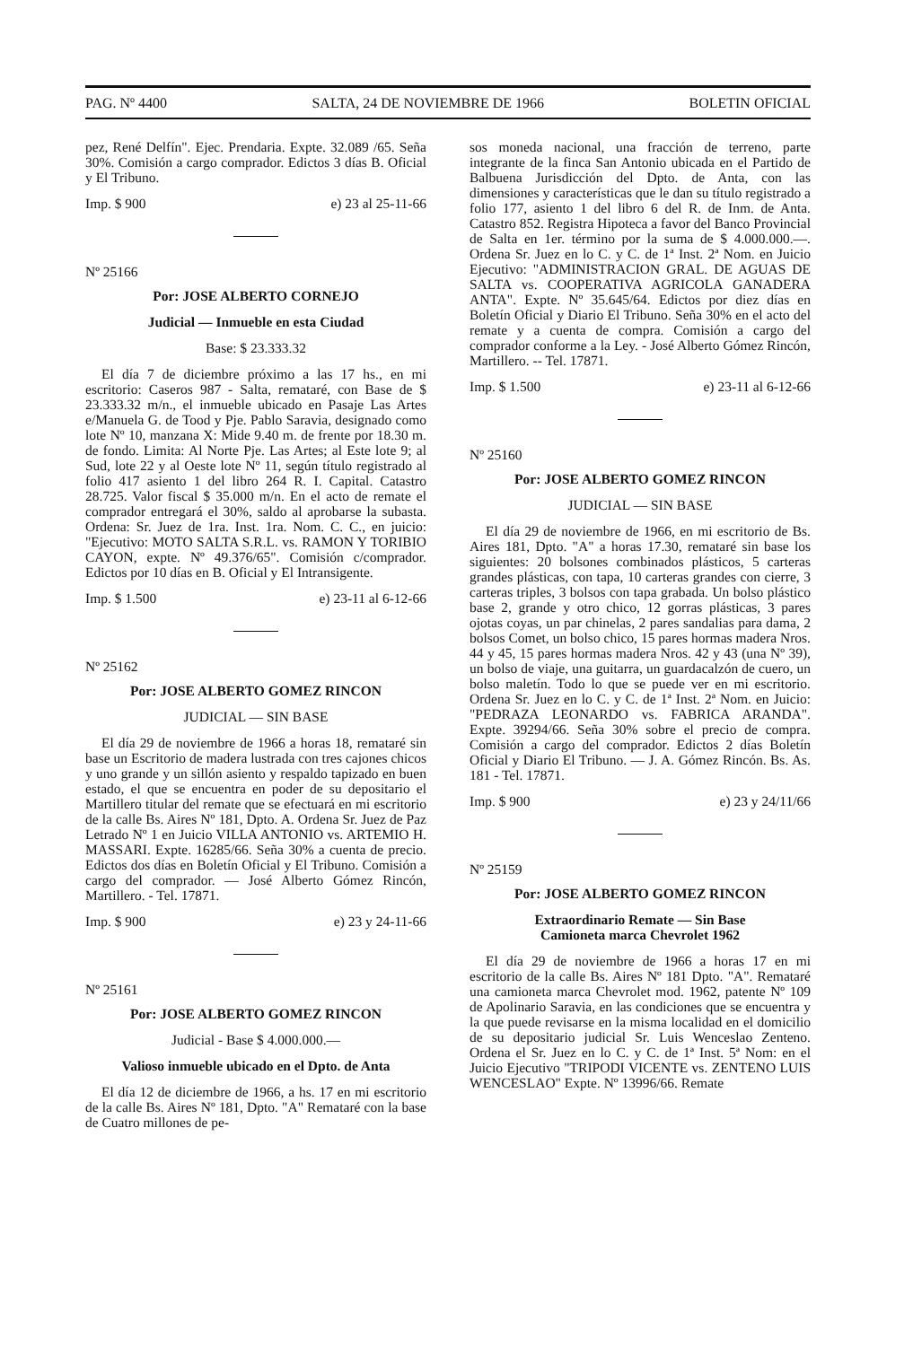PAG. Nº 4400 SALTA, 24 DE NOVIEMBRE DE 1966 BOLETIN OFICIAL
pez, René Delfín". Ejec. Prendaria. Expte. 32.089 /65. Seña 30%. Comisión a cargo comprador. Edictos 3 días B. Oficial y El Tribuno.
Imp. $ 900 e) 23 al 25-11-66
Nº 25166
Por: JOSE ALBERTO CORNEJO
Judicial — Inmueble en esta Ciudad
Base: $ 23.333.32
El día 7 de diciembre próximo a las 17 hs., en mi escritorio: Caseros 987 - Salta, remataré, con Base de $ 23.333.32 m/n., el inmueble ubicado en Pasaje Las Artes e/Manuela G. de Tood y Pje. Pablo Saravia, designado como lote Nº 10, manzana X: Mide 9.40 m. de frente por 18.30 m. de fondo. Limita: Al Norte Pje. Las Artes; al Este lote 9; al Sud, lote 22 y al Oeste lote Nº 11, según título registrado al folio 417 asiento 1 del libro 264 R. I. Capital. Catastro 28.725. Valor fiscal $ 35.000 m/n. En el acto de remate el comprador entregará el 30%, saldo al aprobarse la subasta. Ordena: Sr. Juez de 1ra. Inst. 1ra. Nom. C. C., en juicio: "Ejecutivo: MOTO SALTA S.R.L. vs. RAMON Y TORIBIO CAYON, expte. Nº 49.376/65". Comisión c/comprador. Edictos por 10 días en B. Oficial y El Intransigente.
Imp. $ 1.500 e) 23-11 al 6-12-66
Nº 25162
Por: JOSE ALBERTO GOMEZ RINCON
JUDICIAL — SIN BASE
El día 29 de noviembre de 1966 a horas 18, remataré sin base un Escritorio de madera lustrada con tres cajones chicos y uno grande y un sillón asiento y respaldo tapizado en buen estado, el que se encuentra en poder de su depositario el Martillero titular del remate que se efectuará en mi escritorio de la calle Bs. Aires Nº 181, Dpto. A. Ordena Sr. Juez de Paz Letrado Nº 1 en Juicio VILLA ANTONIO vs. ARTEMIO H. MASSARI. Expte. 16285/66. Seña 30% a cuenta de precio. Edictos dos días en Boletín Oficial y El Tribuno. Comisión a cargo del comprador. — José Alberto Gómez Rincón, Martillero. - Tel. 17871.
Imp. $ 900 e) 23 y 24-11-66
Nº 25161
Por: JOSE ALBERTO GOMEZ RINCON
Judicial - Base $ 4.000.000.—
Valioso inmueble ubicado en el Dpto. de Anta
El día 12 de diciembre de 1966, a hs. 17 en mi escritorio de la calle Bs. Aires Nº 181, Dpto. "A" Remataré con la base de Cuatro millones de pe-
sos moneda nacional, una fracción de terreno, parte integrante de la finca San Antonio ubicada en el Partido de Balbuena Jurisdicción del Dpto. de Anta, con las dimensiones y características que le dan su título registrado a folio 177, asiento 1 del libro 6 del R. de Inm. de Anta. Catastro 852. Registra Hipoteca a favor del Banco Provincial de Salta en 1er. término por la suma de $ 4.000.000.—. Ordena Sr. Juez en lo C. y C. de 1ª Inst. 2ª Nom. en Juicio Ejecutivo: "ADMINISTRACION GRAL. DE AGUAS DE SALTA vs. COOPERATIVA AGRICOLA GANADERA ANTA". Expte. Nº 35.645/64. Edictos por diez días en Boletín Oficial y Diario El Tribuno. Seña 30% en el acto del remate y a cuenta de compra. Comisión a cargo del comprador conforme a la Ley. - José Alberto Gómez Rincón, Martillero. -- Tel. 17871.
Imp. $ 1.500 e) 23-11 al 6-12-66
Nº 25160
Por: JOSE ALBERTO GOMEZ RINCON
JUDICIAL — SIN BASE
El día 29 de noviembre de 1966, en mi escritorio de Bs. Aires 181, Dpto. "A" a horas 17.30, remataré sin base los siguientes: 20 bolsones combinados plásticos, 5 carteras grandes plásticas, con tapa, 10 carteras grandes con cierre, 3 carteras triples, 3 bolsos con tapa grabada. Un bolso plástico base 2, grande y otro chico, 12 gorras plásticas, 3 pares ojotas coyas, un par chinelas, 2 pares sandalias para dama, 2 bolsos Comet, un bolso chico, 15 pares hormas madera Nros. 44 y 45, 15 pares hormas madera Nros. 42 y 43 (una Nº 39), un bolso de viaje, una guitarra, un guardacalzón de cuero, un bolso maletín. Todo lo que se puede ver en mi escritorio. Ordena Sr. Juez en lo C. y C. de 1ª Inst. 2ª Nom. en Juicio: "PEDRAZA LEONARDO vs. FABRICA ARANDA". Expte. 39294/66. Seña 30% sobre el precio de compra. Comisión a cargo del comprador. Edictos 2 días Boletín Oficial y Diario El Tribuno. — J. A. Gómez Rincón. Bs. As. 181 - Tel. 17871.
Imp. $ 900 e) 23 y 24/11/66
Nº 25159
Por: JOSE ALBERTO GOMEZ RINCON
Extraordinario Remate — Sin Base
Camioneta marca Chevrolet 1962
El día 29 de noviembre de 1966 a horas 17 en mi escritorio de la calle Bs. Aires Nº 181 Dpto. "A". Remataré una camioneta marca Chevrolet mod. 1962, patente Nº 109 de Apolinario Saravia, en las condiciones que se encuentra y la que puede revisarse en la misma localidad en el domicilio de su depositario judicial Sr. Luis Wenceslao Zenteno. Ordena el Sr. Juez en lo C. y C. de 1ª Inst. 5ª Nom: en el Juicio Ejecutivo "TRIPODI VICENTE vs. ZENTENO LUIS WENCESLAO" Expte. Nº 13996/66. Remate